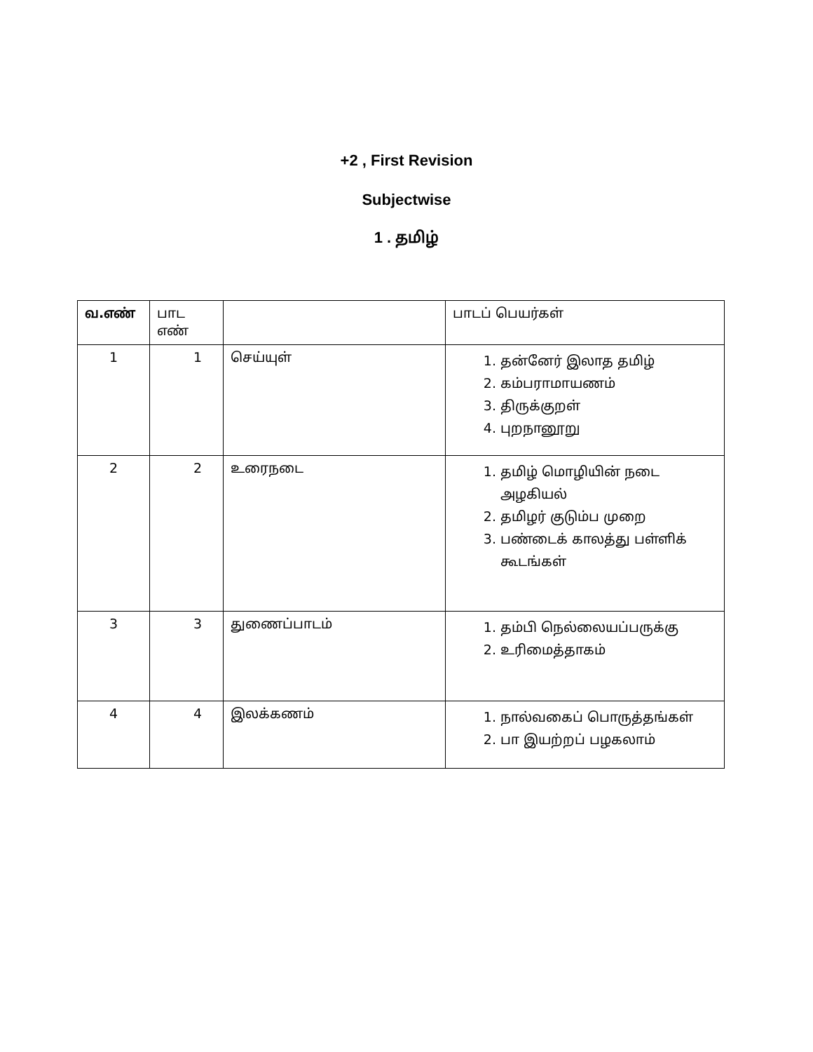+2 , First Revision
Subjectwise
1 . தமிழ்
| வ.எண் | பாட எண் | | பாடப் பெயர்கள் |
| --- | --- | --- | --- |
| 1 | 1 | செய்யுள் | 1. தன்னேர் இலாத தமிழ் 2. கம்பராமாயணம் 3. திருக்குறள் 4. புறநானூறு |
| 2 | 2 | உரைநடை | 1. தமிழ் மொழியின் நடை அழகியல் 2. தமிழர் குடும்ப முறை 3. பண்டைக் காலத்து பள்ளிக் கூடங்கள் |
| 3 | 3 | துணைப்பாடம் | 1. தம்பி நெல்லையப்பருக்கு 2. உரிமைத்தாகம் |
| 4 | 4 | இலக்கணம் | 1. நால்வகைப் பொருத்தங்கள் 2. பா இயற்றப் பழகலாம் |